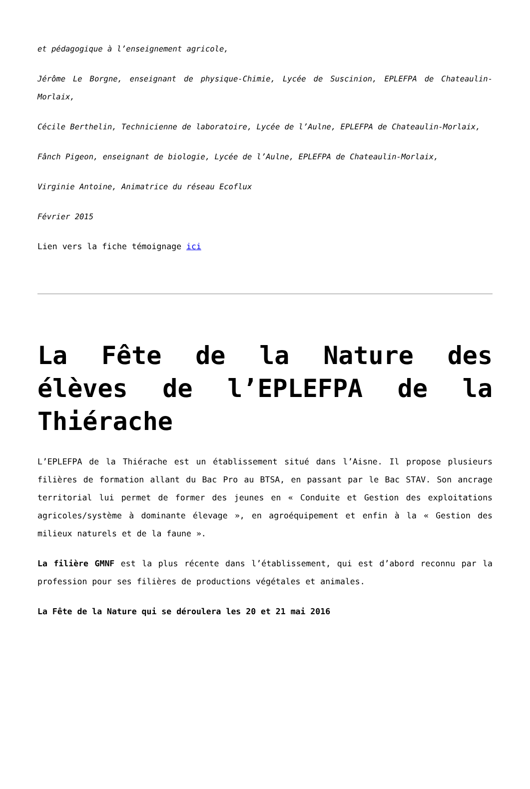et pédagogique à l’enseignement agricole,
Jérôme Le Borgne, enseignant de physique-Chimie, Lycée de Suscinion, EPLEFPA de Chateaulin-Morlaix,
Cécile Berthelin, Technicienne de laboratoire, Lycée de l’Aulne, EPLEFPA de Chateaulin-Morlaix,
Fânch Pigeon, enseignant de biologie, Lycée de l’Aulne, EPLEFPA de Chateaulin-Morlaix,
Virginie Antoine, Animatrice du réseau Ecoflux
Février 2015
Lien vers la fiche témoignage ici
La Fête de la Nature des élèves de l’EPLEFPA de la Thiérache
L’EPLEFPA de la Thiérache est un établissement situé dans l’Aisne. Il propose plusieurs filières de formation allant du Bac Pro au BTSA, en passant par le Bac STAV. Son ancrage territorial lui permet de former des jeunes en « Conduite et Gestion des exploitations agricoles/système à dominante élevage », en agroéquipement et enfin à la « Gestion des milieux naturels et de la faune ».
La filière GMNF est la plus récente dans l’établissement, qui est d’abord reconnu par la profession pour ses filières de productions végétales et animales.
La Fête de la Nature qui se déroulera les 20 et 21 mai 2016